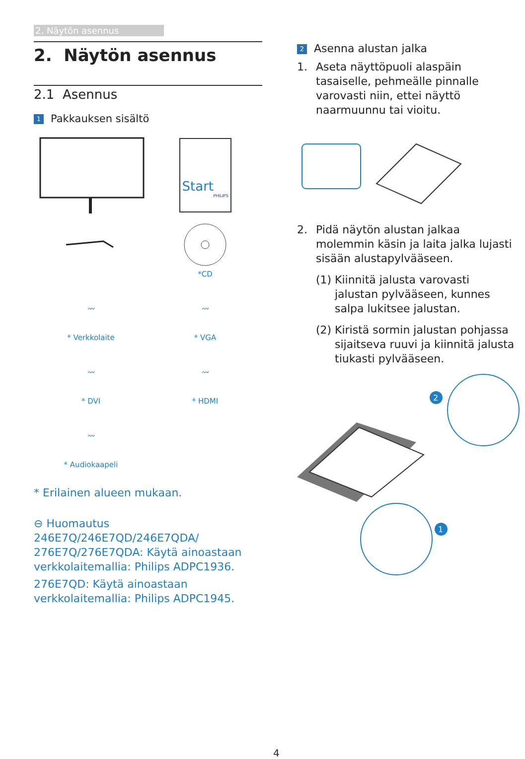2. Näytön asennus
2. Näytön asennus
2.1 Asennus
1 Pakkauksen sisältö
Start
PHILIPS
*CD
〰
* Verkkolaite
〰
* VGA
〰
* DVI
〰
* HDMI
〰
* Audiokaapeli
* Erilainen alueen mukaan.
⊖ Huomautus
246E7Q/246E7QD/246E7QDA/ 276E7Q/276E7QDA: Käytä ainoastaan verkkolaitemallia: Philips ADPC1936.
276E7QD: Käytä ainoastaan verkkolaitemallia: Philips ADPC1945.
2 Asenna alustan jalka
1. Aseta näyttöpuoli alaspäin tasaiselle, pehmeälle pinnalle varovasti niin, ettei näyttö naarmuunnu tai vioitu.
2. Pidä näytön alustan jalkaa molemmin käsin ja laita jalka lujasti sisään alustapylvääseen.
(1) Kiinnitä jalusta varovasti jalustan pylvääseen, kunnes salpa lukitsee jalustan.
(2) Kiristä sormin jalustan pohjassa sijaitseva ruuvi ja kiinnitä jalusta tiukasti pylvääseen.
2
1
4